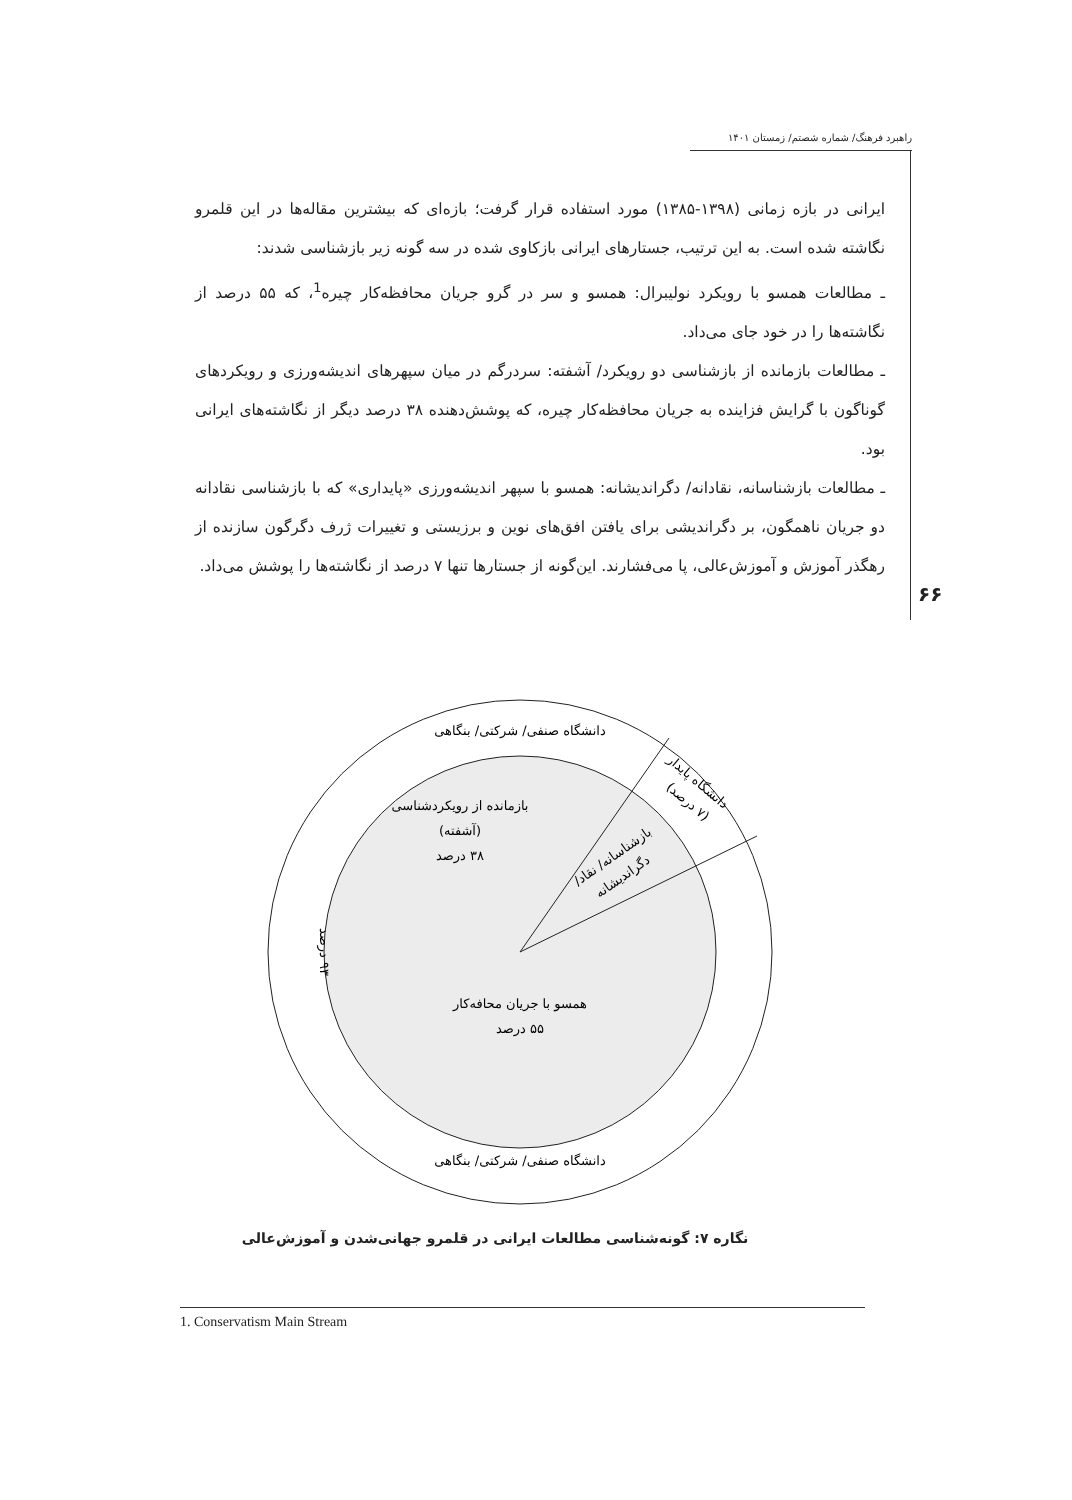راهبرد فرهنگ/ شماره شصتم/ زمستان ۱۴۰۱
۶۶
ایرانی در بازه زمانی (۱۳۹۸-۱۳۸۵) مورد استفاده قرار گرفت؛ بازه‌ای که بیشترین مقاله‌ها در این قلمرو نگاشته شده است. به این ترتیب، جستارهای ایرانی بازکاوی شده در سه گونه زیر بازشناسی شدند:
ـ مطالعات همسو با رویکرد نولیبرال: همسو و سر در گرو جریان محافظه‌کار چیره<sup>1</sup>، که ۵۵ درصد از نگاشته‌ها را در خود جای می‌داد.
ـ مطالعات بازمانده از بازشناسی دو رویکرد/ آشفته: سردرگم در میان سپهرهای اندیشه‌ورزی و رویکردهای گوناگون با گرایش فزاینده به جریان محافظه‌کار چیره، که پوشش‌دهنده ۳۸ درصد دیگر از نگاشته‌های ایرانی بود.
ـ مطالعات بازشناسانه، نقادانه/ دگراندیشانه: همسو با سپهر اندیشه‌ورزی «پایداری» که با بازشناسی نقادانه دو جریان ناهمگون، بر دگراندیشی برای یافتن افق‌های نوین و برزیستی و تغییرات ژرف دگرگون سازنده از رهگذر آموزش و آموزش‌عالی، پا می‌فشارند. این‌گونه از جستارها تنها ۷ درصد از نگاشته‌ها را پوشش می‌داد.
دانشگاه صنفی/ شرکتی/ بنگاهی
دانشگاه پایدار
(۷ درصد)
بازمانده از رویکردشناسی
(آشفته)
۳۸ درصد
بازشناسانه/ نقاد/
دگراندیشانه
۹۳ درصد
همسو با جریان محافه‌کار
۵۵ درصد
دانشگاه صنفی/ شرکتی/ بنگاهی
نگاره ۷: گونه‌شناسی مطالعات ایرانی در قلمرو جهانی‌شدن و آموزش‌عالی
1. Conservatism Main Stream